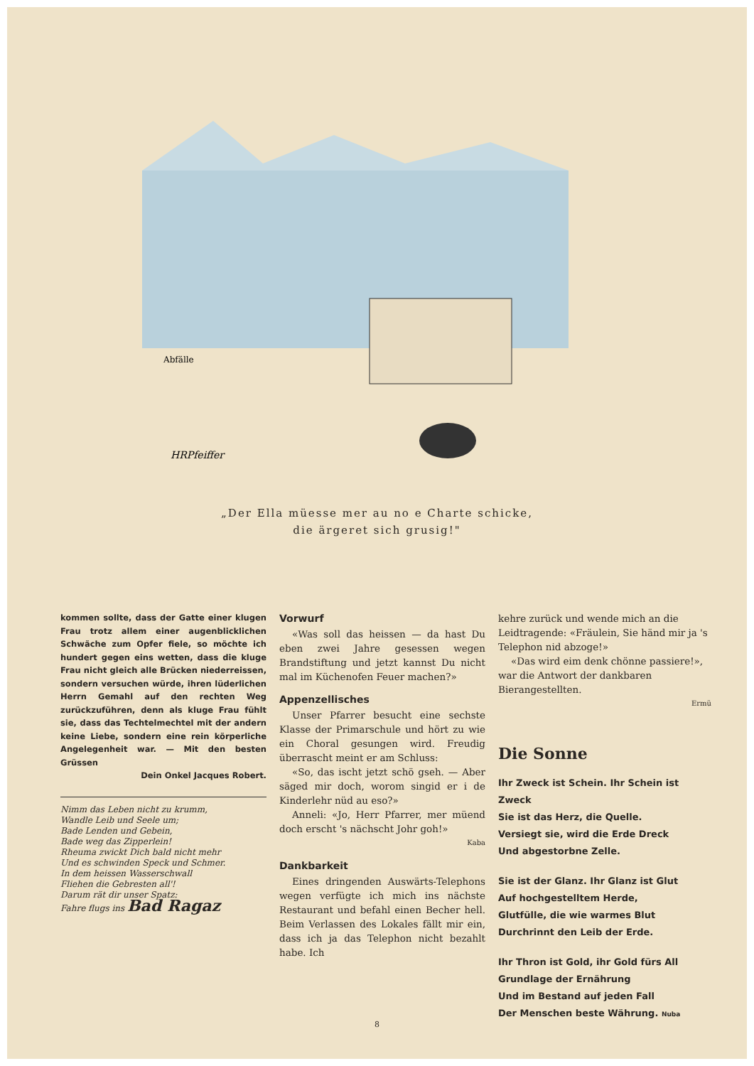HRPfeiffer
Abfälle
„Der Ella müesse mer au no e Charte schicke,
die ärgeret sich grusig!"
kommen sollte, dass der Gatte einer klugen Frau trotz allem einer augenblicklichen Schwäche zum Opfer fiele, so möchte ich hundert gegen eins wetten, dass die kluge Frau nicht gleich alle Brücken niederreissen, sondern versuchen würde, ihren lüderlichen Herrn Gemahl auf den rechten Weg zurückzuführen, denn als kluge Frau fühlt sie, dass das Techtelmechtel mit der andern keine Liebe, sondern eine rein körperliche Angelegenheit war. — Mit den besten Grüssen
Dein Onkel Jacques Robert.
Nimm das Leben nicht zu krumm,
Wandle Leib und Seele um;
Bade Lenden und Gebein,
Bade weg das Zipperlein!
Rheuma zwickt Dich bald nicht mehr
Und es schwinden Speck und Schmer.
In dem heissen Wasserschwall
Fliehen die Gebresten all'!
Darum rät dir unser Spatz:
Fahre flugs ins Bad Ragaz
Vorwurf
«Was soll das heissen — da hast Du eben zwei Jahre gesessen wegen Brandstiftung und jetzt kannst Du nicht mal im Küchenofen Feuer machen?»
Appenzellisches
Unser Pfarrer besucht eine sechste Klasse der Primarschule und hört zu wie ein Choral gesungen wird. Freudig überrascht meint er am Schluss:
«So, das ischt jetzt schö gseh. — Aber säged mir doch, worom singid er i de Kinderlehr nüd au eso?»
Anneli: «Jo, Herr Pfarrer, mer müend doch erscht 's nächscht Johr goh!»
Kaba
Dankbarkeit
Eines dringenden Auswärts-Telephons wegen verfügte ich mich ins nächste Restaurant und befahl einen Becher hell. Beim Verlassen des Lokales fällt mir ein, dass ich ja das Telephon nicht bezahlt habe. Ich
kehre zurück und wende mich an die Leidtragende: «Fräulein, Sie händ mir ja 's Telephon nid abzoge!»
«Das wird eim denk chönne passiere!», war die Antwort der dankbaren Bierangestellten.
Ermü
Die Sonne
Ihr Zweck ist Schein. Ihr Schein ist Zweck
Sie ist das Herz, die Quelle.
Versiegt sie, wird die Erde Dreck
Und abgestorbne Zelle.
Sie ist der Glanz. Ihr Glanz ist Glut
Auf hochgestelltem Herde,
Glutfülle, die wie warmes Blut
Durchrinnt den Leib der Erde.
Ihr Thron ist Gold, ihr Gold fürs All
Grundlage der Ernährung
Und im Bestand auf jeden Fall
Der Menschen beste Währung. Nuba
8